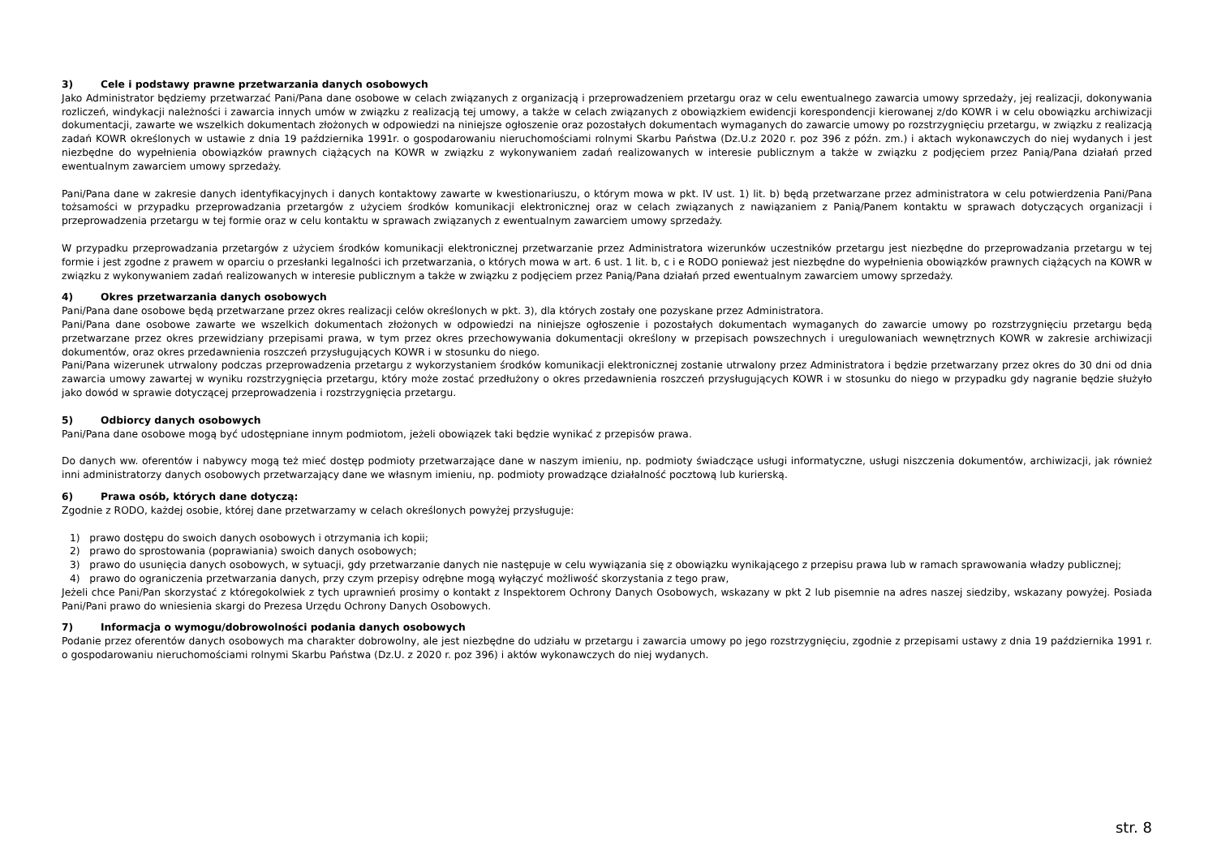3) Cele i podstawy prawne przetwarzania danych osobowych
Jako Administrator będziemy przetwarzać Pani/Pana dane osobowe w celach związanych z organizacją i przeprowadzeniem przetargu oraz w celu ewentualnego zawarcia umowy sprzedaży, jej realizacji, dokonywania rozliczeń, windykacji należności i zawarcia innych umów w związku z realizacją tej umowy, a także w celach związanych z obowiązkiem ewidencji korespondencji kierowanej z/do KOWR i w celu obowiązku archiwizacji dokumentacji, zawarte we wszelkich dokumentach złożonych w odpowiedzi na niniejsze ogłoszenie oraz pozostałych dokumentach wymaganych do zawarcie umowy po rozstrzygnięciu przetargu, w związku z realizacją zadań KOWR określonych w ustawie z dnia 19 października 1991r. o gospodarowaniu nieruchomościami rolnymi Skarbu Państwa (Dz.U.z 2020 r. poz 396 z późn. zm.) i aktach wykonawczych do niej wydanych i jest niezbędne do wypełnienia obowiązków prawnych ciążących na KOWR w związku z wykonywaniem zadań realizowanych w interesie publicznym a także w związku z podjęciem przez Panią/Pana działań przed ewentualnym zawarciem umowy sprzedaży.
Pani/Pana dane w zakresie danych identyfikacyjnych i danych kontaktowy zawarte w kwestionariuszu, o którym mowa w pkt. IV ust. 1) lit. b) będą przetwarzane przez administratora w celu potwierdzenia Pani/Pana tożsamości w przypadku przeprowadzania przetargów z użyciem środków komunikacji elektronicznej oraz w celach związanych z nawiązaniem z Panią/Panem kontaktu w sprawach dotyczących organizacji i przeprowadzenia przetargu w tej formie oraz w celu kontaktu w sprawach związanych z ewentualnym zawarciem umowy sprzedaży.
W przypadku przeprowadzania przetargów z użyciem środków komunikacji elektronicznej przetwarzanie przez Administratora wizerunków uczestników przetargu jest niezbędne do przeprowadzania przetargu w tej formie i jest zgodne z prawem w oparciu o przesłanki legalności ich przetwarzania, o których mowa w art. 6 ust. 1 lit. b, c i e RODO ponieważ jest niezbędne do wypełnienia obowiązków prawnych ciążących na KOWR w związku z wykonywaniem zadań realizowanych w interesie publicznym a także w związku z podjęciem przez Panią/Pana działań przed ewentualnym zawarciem umowy sprzedaży.
4) Okres przetwarzania danych osobowych
Pani/Pana dane osobowe będą przetwarzane przez okres realizacji celów określonych w pkt. 3), dla których zostały one pozyskane przez Administratora.
Pani/Pana dane osobowe zawarte we wszelkich dokumentach złożonych w odpowiedzi na niniejsze ogłoszenie i pozostałych dokumentach wymaganych do zawarcie umowy po rozstrzygnięciu przetargu będą przetwarzane przez okres przewidziany przepisami prawa, w tym przez okres przechowywania dokumentacji określony w przepisach powszechnych i uregulowaniach wewnętrznych KOWR w zakresie archiwizacji dokumentów, oraz okres przedawnienia roszczeń przysługujących KOWR i w stosunku do niego.
Pani/Pana wizerunek utrwalony podczas przeprowadzenia przetargu z wykorzystaniem środków komunikacji elektronicznej zostanie utrwalony przez Administratora i będzie przetwarzany przez okres do 30 dni od dnia zawarcia umowy zawartej w wyniku rozstrzygnięcia przetargu, który może zostać przedłużony o okres przedawnienia roszczeń przysługujących KOWR i w stosunku do niego w przypadku gdy nagranie będzie służyło jako dowód w sprawie dotyczącej przeprowadzenia i rozstrzygnięcia przetargu.
5) Odbiorcy danych osobowych
Pani/Pana dane osobowe mogą być udostępniane innym podmiotom, jeżeli obowiązek taki będzie wynikać z przepisów prawa.
Do danych ww. oferentów i nabywcy mogą też mieć dostęp podmioty przetwarzające dane w naszym imieniu, np. podmioty świadczące usługi informatyczne, usługi niszczenia dokumentów, archiwizacji, jak również inni administratorzy danych osobowych przetwarzający dane we własnym imieniu, np. podmioty prowadzące działalność pocztową lub kurierską.
6) Prawa osób, których dane dotyczą:
Zgodnie z RODO, każdej osobie, której dane przetwarzamy w celach określonych powyżej przysługuje:
1) prawo dostępu do swoich danych osobowych i otrzymania ich kopii;
2) prawo do sprostowania (poprawiania) swoich danych osobowych;
3) prawo do usunięcia danych osobowych, w sytuacji, gdy przetwarzanie danych nie następuje w celu wywiązania się z obowiązku wynikającego z przepisu prawa lub w ramach sprawowania władzy publicznej;
4) prawo do ograniczenia przetwarzania danych, przy czym przepisy odrębne mogą wyłączyć możliwość skorzystania z tego praw,
Jeżeli chce Pani/Pan skorzystać z któregokolwiek z tych uprawnień prosimy o kontakt z Inspektorem Ochrony Danych Osobowych, wskazany w pkt 2 lub pisemnie na adres naszej siedziby, wskazany powyżej. Posiada Pani/Pani prawo do wniesienia skargi do Prezesa Urzędu Ochrony Danych Osobowych.
7) Informacja o wymogu/dobrowolności podania danych osobowych
Podanie przez oferentów danych osobowych ma charakter dobrowolny, ale jest niezbędne do udziału w przetargu i zawarcia umowy po jego rozstrzygnięciu, zgodnie z przepisami ustawy z dnia 19 października 1991 r. o gospodarowaniu nieruchomościami rolnymi Skarbu Państwa (Dz.U. z 2020 r. poz 396) i aktów wykonawczych do niej wydanych.
str. 8